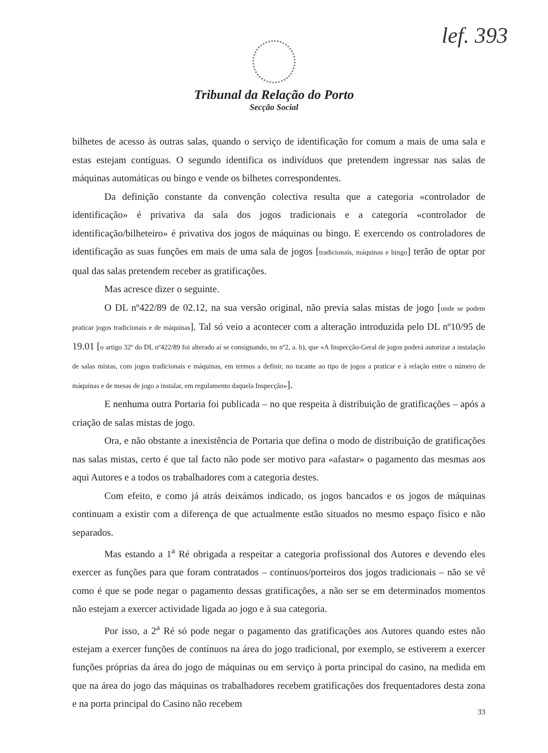lef. 393
Tribunal da Relação do Porto
Secção Social
bilhetes de acesso às outras salas, quando o serviço de identificação for comum a mais de uma sala e estas estejam contíguas. O segundo identifica os indivíduos que pretendem ingressar nas salas de máquinas automáticas ou bingo e vende os bilhetes correspondentes.
Da definição constante da convenção colectiva resulta que a categoria «controlador de identificação» é privativa da sala dos jogos tradicionais e a categoria «controlador de identificação/bilheteiro» é privativa dos jogos de máquinas ou bingo. E exercendo os controladores de identificação as suas funções em mais de uma sala de jogos [tradicionais, máquinas e bingo] terão de optar por qual das salas pretendem receber as gratificações.
Mas acresce dizer o seguinte.
O DL nº422/89 de 02.12, na sua versão original, não previa salas mistas de jogo [onde se podem praticar jogos tradicionais e de máquinas]. Tal só veio a acontecer com a alteração introduzida pelo DL nº10/95 de 19.01 [o artigo 32º do DL nº422/89 foi alterado aí se consignando, no nº2, a. b), que «A Inspecção-Geral de jogos poderá autorizar a instalação de salas mistas, com jogos tradicionais e máquinas, em termos a definir, no tocante ao tipo de jogos a praticar e à relação entre o número de máquinas e de mesas de jogo a instalar, em regulamento daquela Inspecção»].
E nenhuma outra Portaria foi publicada – no que respeita à distribuição de gratificações – após a criação de salas mistas de jogo.
Ora, e não obstante a inexistência de Portaria que defina o modo de distribuição de gratificações nas salas mistas, certo é que tal facto não pode ser motivo para «afastar» o pagamento das mesmas aos aqui Autores e a todos os trabalhadores com a categoria destes.
Com efeito, e como já atrás deixámos indicado, os jogos bancados e os jogos de máquinas continuam a existir com a diferença de que actualmente estão situados no mesmo espaço físico e não separados.
Mas estando a 1<sup>a</sup> Ré obrigada a respeitar a categoria profissional dos Autores e devendo eles exercer as funções para que foram contratados – contínuos/porteiros dos jogos tradicionais – não se vê como é que se pode negar o pagamento dessas gratificações, a não ser se em determinados momentos não estejam a exercer actividade ligada ao jogo e à sua categoria.
Por isso, a 2<sup>a</sup> Ré só pode negar o pagamento das gratificações aos Autores quando estes não estejam a exercer funções de contínuos na área do jogo tradicional, por exemplo, se estiverem a exercer funções próprias da área do jogo de máquinas ou em serviço à porta principal do casino, na medida em que na área do jogo das máquinas os trabalhadores recebem gratificações dos frequentadores desta zona e na porta principal do Casino não recebem
33